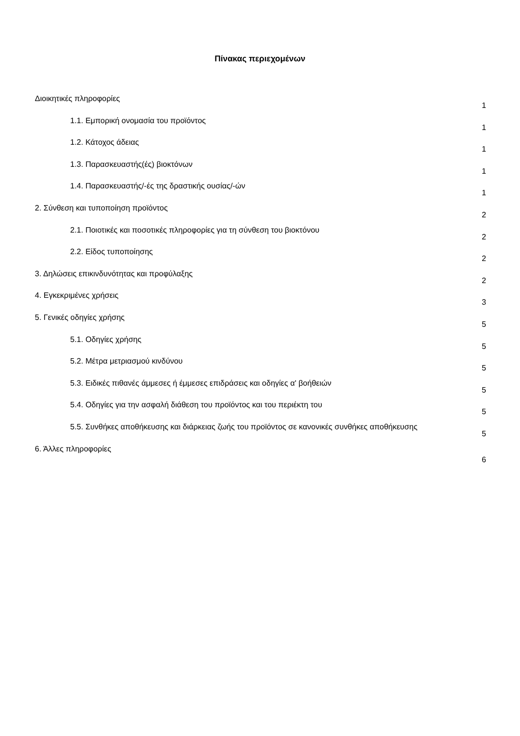Πίνακας περιεχομένων
Διοικητικές πληροφορίες 1
1.1. Εμπορική ονομασία του προϊόντος 1
1.2. Κάτοχος άδειας 1
1.3. Παρασκευαστής(ές) βιοκτόνων 1
1.4. Παρασκευαστής/-ές της δραστικής ουσίας/-ών 1
2. Σύνθεση και τυποποίηση προϊόντος 2
2.1. Ποιοτικές και ποσοτικές πληροφορίες για τη σύνθεση του βιοκτόνου 2
2.2. Είδος τυποποίησης 2
3. Δηλώσεις επικινδυνότητας και προφύλαξης 2
4. Εγκεκριμένες χρήσεις 3
5. Γενικές οδηγίες χρήσης 5
5.1. Οδηγίες χρήσης 5
5.2. Μέτρα μετριασμού κινδύνου 5
5.3. Ειδικές πιθανές άμμεσες ή έμμεσες επιδράσεις και οδηγίες α' βοήθειών 5
5.4. Οδηγίες για την ασφαλή διάθεση του προϊόντος και του περιέκτη του 5
5.5. Συνθήκες αποθήκευσης και διάρκειας ζωής του προϊόντος σε κανονικές συνθήκες αποθήκευσης 5
6. Άλλες πληροφορίες 6